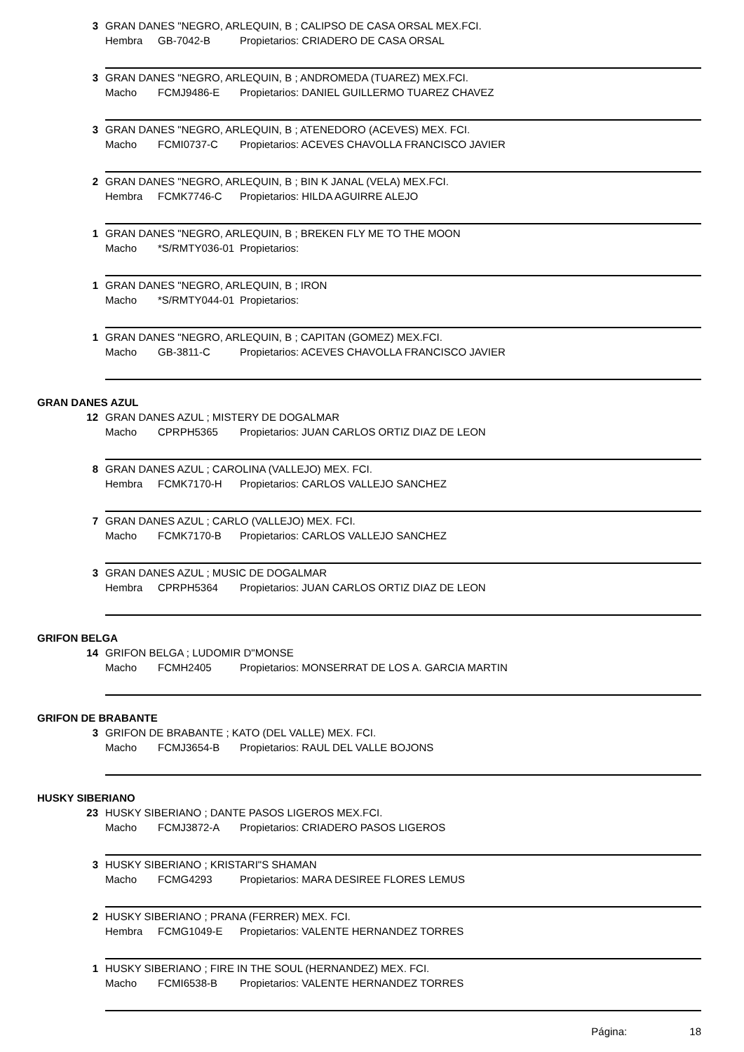3 GRAN DANES "NEGRO, ARLEQUIN, B ; CALIPSO DE CASA ORSAL MEX.FCI.
Hembra GB-7042-B Propietarios: CRIADERO DE CASA ORSAL
3 GRAN DANES "NEGRO, ARLEQUIN, B ; ANDROMEDA (TUAREZ) MEX.FCI.
Macho FCMJ9486-E Propietarios: DANIEL GUILLERMO TUAREZ CHAVEZ
3 GRAN DANES "NEGRO, ARLEQUIN, B ; ATENEDORO (ACEVES) MEX. FCI.
Macho FCMI0737-C Propietarios: ACEVES CHAVOLLA FRANCISCO JAVIER
2 GRAN DANES "NEGRO, ARLEQUIN, B ; BIN K JANAL (VELA) MEX.FCI.
Hembra FCMK7746-C Propietarios: HILDA AGUIRRE ALEJO
1 GRAN DANES "NEGRO, ARLEQUIN, B ; BREKEN FLY ME TO THE MOON
Macho *S/RMTY036-01 Propietarios:
1 GRAN DANES "NEGRO, ARLEQUIN, B ; IRON
Macho *S/RMTY044-01 Propietarios:
1 GRAN DANES "NEGRO, ARLEQUIN, B ; CAPITAN (GOMEZ) MEX.FCI.
Macho GB-3811-C Propietarios: ACEVES CHAVOLLA FRANCISCO JAVIER
GRAN DANES AZUL
12 GRAN DANES AZUL ; MISTERY DE DOGALMAR
Macho CPRPH5365 Propietarios: JUAN CARLOS ORTIZ DIAZ DE LEON
8 GRAN DANES AZUL ; CAROLINA (VALLEJO) MEX. FCI.
Hembra FCMK7170-H Propietarios: CARLOS VALLEJO SANCHEZ
7 GRAN DANES AZUL ; CARLO (VALLEJO) MEX. FCI.
Macho FCMK7170-B Propietarios: CARLOS VALLEJO SANCHEZ
3 GRAN DANES AZUL ; MUSIC DE DOGALMAR
Hembra CPRPH5364 Propietarios: JUAN CARLOS ORTIZ DIAZ DE LEON
GRIFON BELGA
14 GRIFON BELGA ; LUDOMIR D"MONSE
Macho FCMH2405 Propietarios: MONSERRAT DE LOS A. GARCIA MARTIN
GRIFON DE BRABANTE
3 GRIFON DE BRABANTE ; KATO (DEL VALLE) MEX. FCI.
Macho FCMJ3654-B Propietarios: RAUL DEL VALLE BOJONS
HUSKY SIBERIANO
23 HUSKY SIBERIANO ; DANTE PASOS LIGEROS MEX.FCI.
Macho FCMJ3872-A Propietarios: CRIADERO PASOS LIGEROS
3 HUSKY SIBERIANO ; KRISTARI"S SHAMAN
Macho FCMG4293 Propietarios: MARA DESIREE FLORES LEMUS
2 HUSKY SIBERIANO ; PRANA (FERRER) MEX. FCI.
Hembra FCMG1049-E Propietarios: VALENTE HERNANDEZ TORRES
1 HUSKY SIBERIANO ; FIRE IN THE SOUL (HERNANDEZ) MEX. FCI.
Macho FCMI6538-B Propietarios: VALENTE HERNANDEZ TORRES
Página: 18